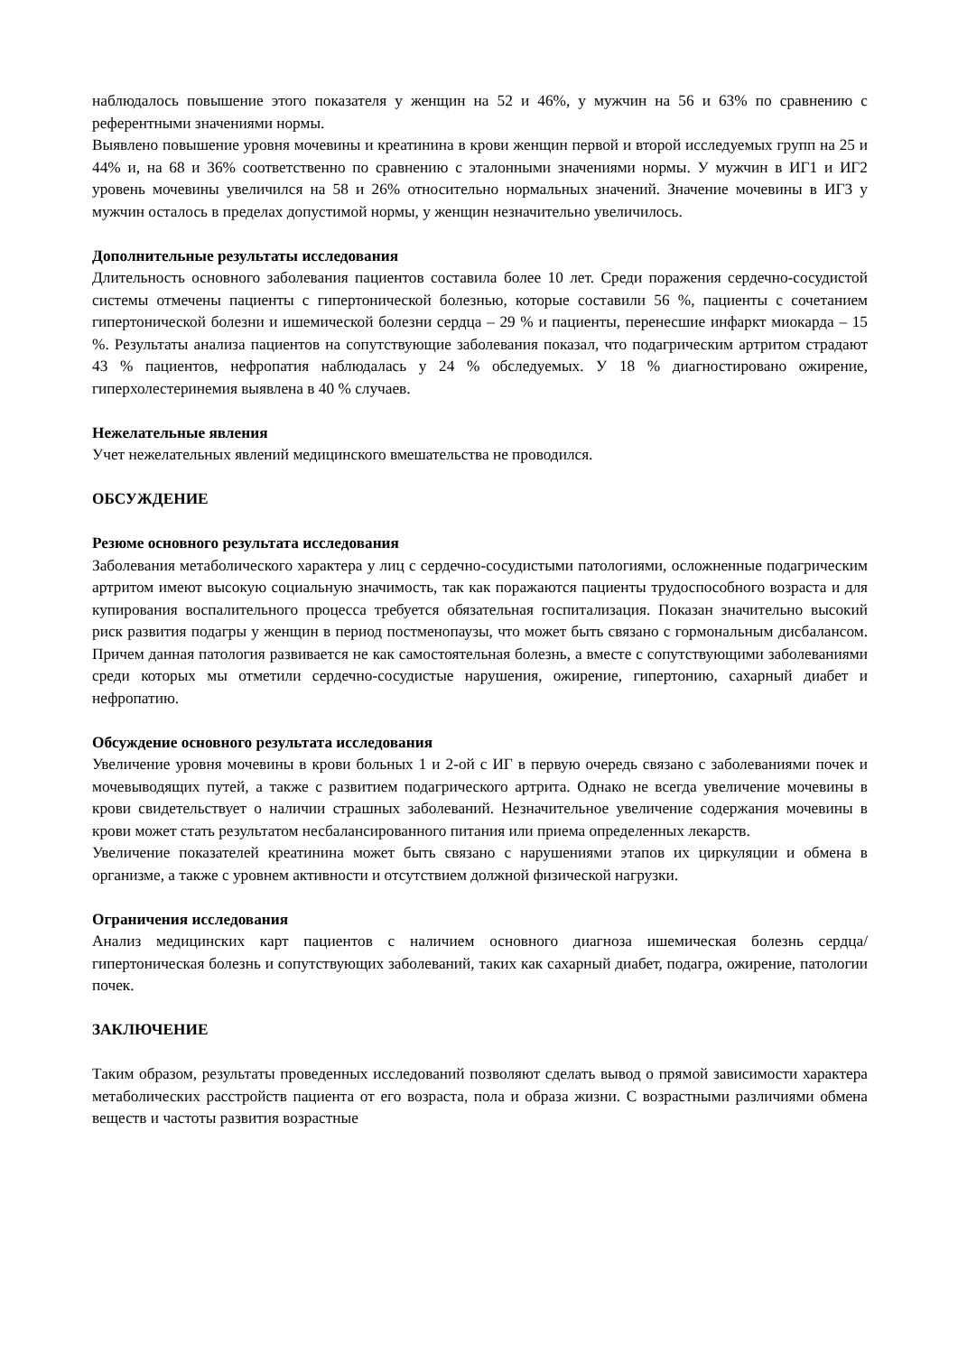наблюдалось повышение этого показателя у женщин на 52 и 46%, у мужчин на 56 и 63% по сравнению с референтными значениями нормы.
Выявлено повышение уровня мочевины и креатинина в крови женщин первой и второй исследуемых групп на 25 и 44% и, на 68 и 36% соответственно по сравнению с эталонными значениями нормы. У мужчин в ИГ1 и ИГ2 уровень мочевины увеличился на 58 и 26% относительно нормальных значений. Значение мочевины в ИГ3 у мужчин осталось в пределах допустимой нормы, у женщин незначительно увеличилось.
Дополнительные результаты исследования
Длительность основного заболевания пациентов составила более 10 лет. Среди поражения сердечно-сосудистой системы отмечены пациенты с гипертонической болезнью, которые составили 56 %, пациенты с сочетанием гипертонической болезни и ишемической болезни сердца – 29 % и пациенты, перенесшие инфаркт миокарда – 15 %. Результаты анализа пациентов на сопутствующие заболевания показал, что подагрическим артритом страдают 43 % пациентов, нефропатия наблюдалась у 24 % обследуемых. У 18 % диагностировано ожирение, гиперхолестеринемия выявлена в 40 % случаев.
Нежелательные явления
Учет нежелательных явлений медицинского вмешательства не проводился.
ОБСУЖДЕНИЕ
Резюме основного результата исследования
Заболевания метаболического характера у лиц с сердечно-сосудистыми патологиями, осложненные подагрическим артритом имеют высокую социальную значимость, так как поражаются пациенты трудоспособного возраста и для купирования воспалительного процесса требуется обязательная госпитализация. Показан значительно высокий риск развития подагры у женщин в период постменопаузы, что может быть связано с гормональным дисбалансом. Причем данная патология развивается не как самостоятельная болезнь, а вместе с сопутствующими заболеваниями среди которых мы отметили сердечно-сосудистые нарушения, ожирение, гипертонию, сахарный диабет и нефропатию.
Обсуждение основного результата исследования
Увеличение уровня мочевины в крови больных 1 и 2-ой с ИГ в первую очередь связано с заболеваниями почек и мочевыводящих путей, а также с развитием подагрического артрита. Однако не всегда увеличение мочевины в крови свидетельствует о наличии страшных заболеваний. Незначительное увеличение содержания мочевины в крови может стать результатом несбалансированного питания или приема определенных лекарств.
Увеличение показателей креатинина может быть связано с нарушениями этапов их циркуляции и обмена в организме, а также с уровнем активности и отсутствием должной физической нагрузки.
Ограничения исследования
Анализ медицинских карт пациентов с наличием основного диагноза ишемическая болезнь сердца/гипертоническая болезнь и сопутствующих заболеваний, таких как сахарный диабет, подагра, ожирение, патологии почек.
ЗАКЛЮЧЕНИЕ
Таким образом, результаты проведенных исследований позволяют сделать вывод о прямой зависимости характера метаболических расстройств пациента от его возраста, пола и образа жизни. С возрастными различиями обмена веществ и частоты развития возрастные